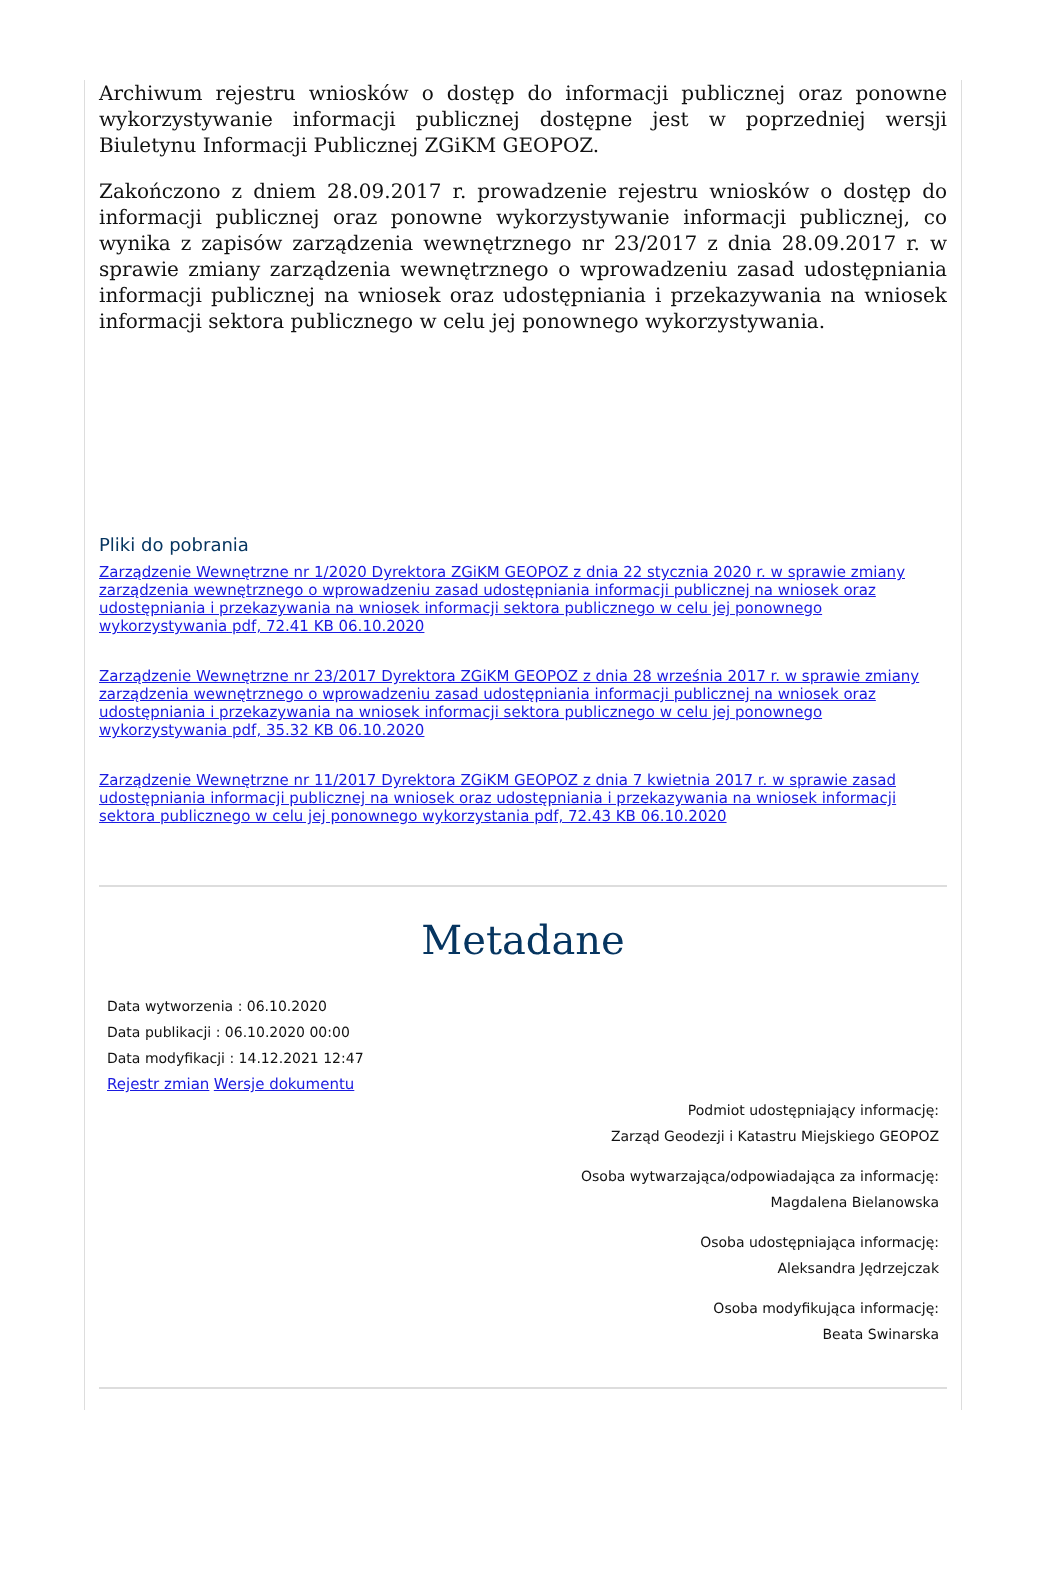Archiwum rejestru wniosków o dostęp do informacji publicznej oraz ponowne wykorzystywanie informacji publicznej dostępne jest w poprzedniej wersji Biuletynu Informacji Publicznej ZGiKM GEOPOZ.
Zakończono z dniem 28.09.2017 r. prowadzenie rejestru wniosków o dostęp do informacji publicznej oraz ponowne wykorzystywanie informacji publicznej, co wynika z zapisów zarządzenia wewnętrznego nr 23/2017 z dnia 28.09.2017 r. w sprawie zmiany zarządzenia wewnętrznego o wprowadzeniu zasad udostępniania informacji publicznej na wniosek oraz udostępniania i przekazywania na wniosek informacji sektora publicznego w celu jej ponownego wykorzystywania.
Pliki do pobrania
Zarządzenie Wewnętrzne nr 1/2020 Dyrektora ZGiKM GEOPOZ z dnia 22 stycznia 2020 r. w sprawie zmiany zarządzenia wewnętrznego o wprowadzeniu zasad udostępniania informacji publicznej na wniosek oraz udostępniania i przekazywania na wniosek informacji sektora publicznego w celu jej ponownego wykorzystywania pdf, 72.41 KB 06.10.2020
Zarządzenie Wewnętrzne nr 23/2017 Dyrektora ZGiKM GEOPOZ z dnia 28 września 2017 r. w sprawie zmiany zarządzenia wewnętrznego o wprowadzeniu zasad udostępniania informacji publicznej na wniosek oraz udostępniania i przekazywania na wniosek informacji sektora publicznego w celu jej ponownego wykorzystywania pdf, 35.32 KB 06.10.2020
Zarządzenie Wewnętrzne nr 11/2017 Dyrektora ZGiKM GEOPOZ z dnia 7 kwietnia 2017 r. w sprawie zasad udostępniania informacji publicznej na wniosek oraz udostępniania i przekazywania na wniosek informacji sektora publicznego w celu jej ponownego wykorzystania pdf, 72.43 KB 06.10.2020
Metadane
Data wytworzenia : 06.10.2020
Data publikacji : 06.10.2020 00:00
Data modyfikacji : 14.12.2021 12:47
Rejestr zmian Wersje dokumentu
Podmiot udostępniający informację:
Zarząd Geodezji i Katastru Miejskiego GEOPOZ
Osoba wytwarzająca/odpowiadająca za informację:
Magdalena Bielanowska
Osoba udostępniająca informację:
Aleksandra Jędrzejczak
Osoba modyfikująca informację:
Beata Swinarska